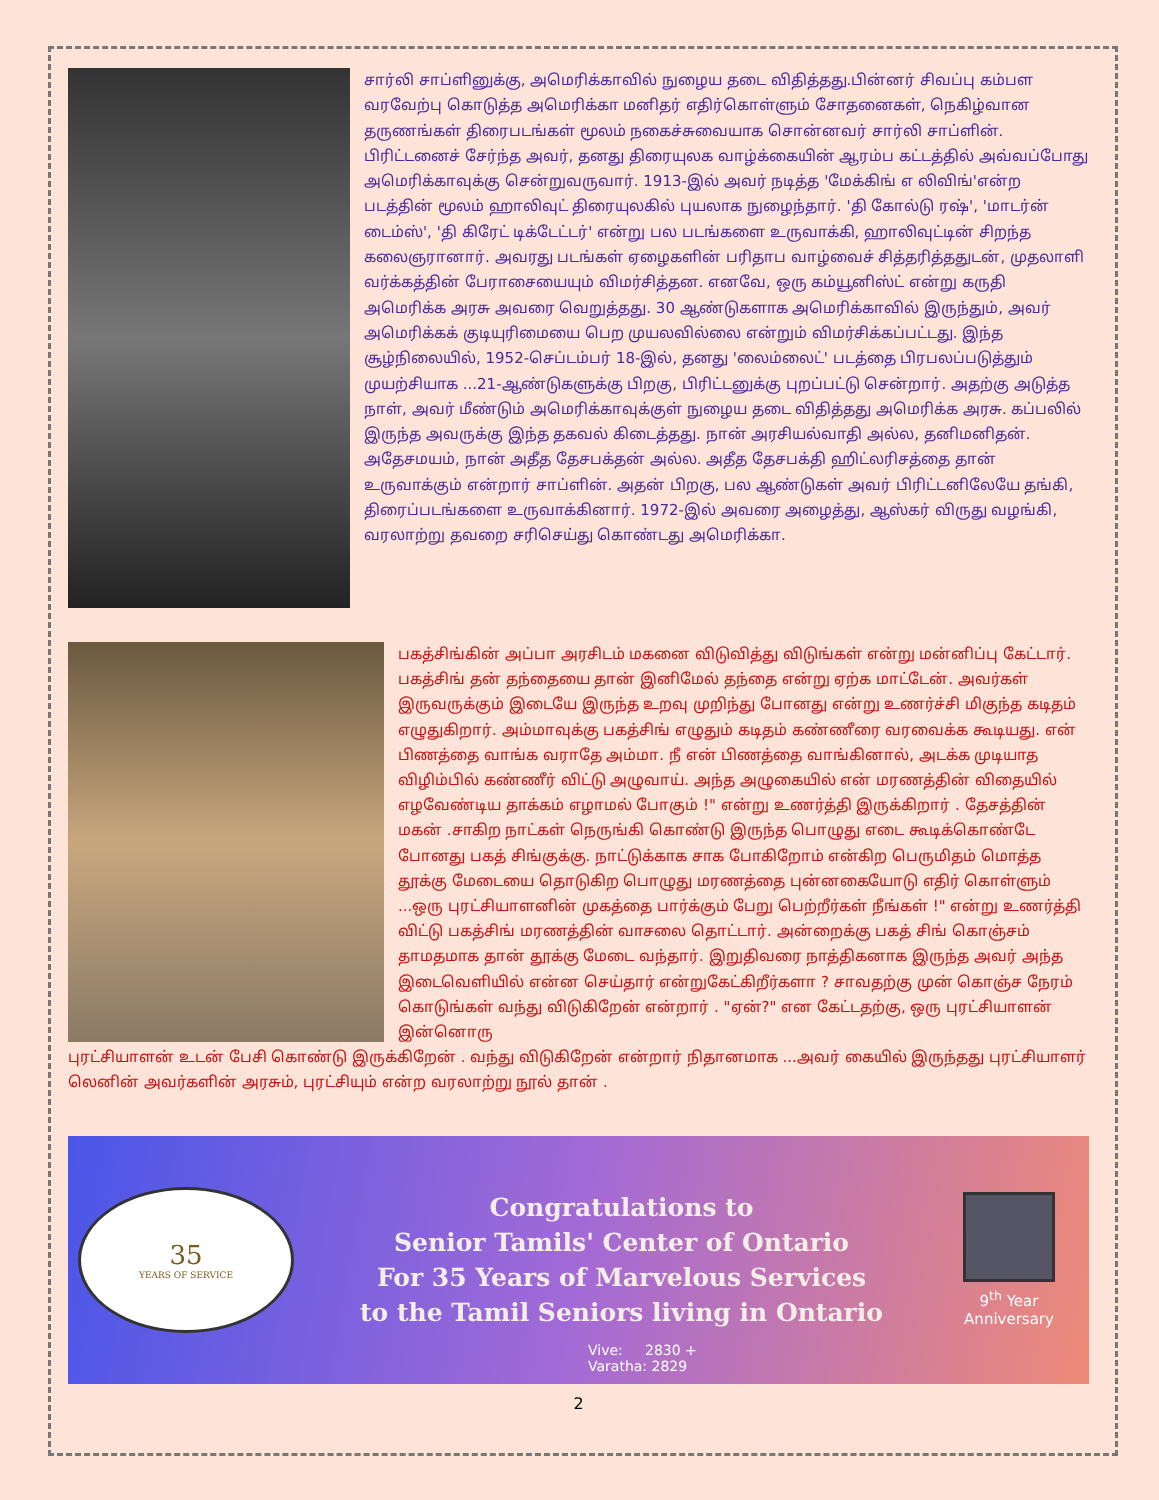சார்லி சாப்ளினுக்கு, அமெரிக்காவில் நுழைய தடை விதித்தது.பின்னர் சிவப்பு கம்பள வரவேற்பு கொடுத்த அமெரிக்கா மனிதர் எதிர்கொள்ளும் சோதனைகள், நெகிழ்வான தருணங்கள் திரைபடங்கள் மூலம் நகைச்சுவையாக சொன்னவர் சார்லி சாப்ளின். பிரிட்டனைச் சேர்ந்த அவர், தனது திரையுலக வாழ்க்கையின் ஆரம்ப கட்டத்தில் அவ்வப்போது அமெரிக்காவுக்கு சென்றுவருவார். 1913-இல் அவர் நடித்த 'மேக்கிங் எ லிவிங்'என்ற படத்தின் மூலம் ஹாலிவுட் திரையுலகில் புயலாக நுழைந்தார். 'தி கோல்டு ரஷ்', 'மாடர்ன் டைம்ஸ்', 'தி கிரேட் டிக்டேட்டர்' என்று பல படங்களை உருவாக்கி, ஹாலிவுட்டின் சிறந்த கலைஞரானார். அவரது படங்கள் ஏழைகளின் பரிதாப வாழ்வைச் சித்தரித்ததுடன், முதலாளி வர்க்கத்தின் பேராசையையும் விமர்சித்தன. எனவே, ஒரு கம்யூனிஸ்ட் என்று கருதி அமெரிக்க அரசு அவரை வெறுத்தது. 30 ஆண்டுகளாக அமெரிக்காவில் இருந்தும், அவர் அமெரிக்கக் குடியுரிமையை பெற முயலவில்லை என்றும் விமர்சிக்கப்பட்டது. இந்த சூழ்நிலையில், 1952-செப்டம்பர் 18-இல், தனது 'லைம்லைட்' படத்தை பிரபலப்படுத்தும் முயற்சியாக ...21-ஆண்டுகளுக்கு பிறகு, பிரிட்டனுக்கு புறப்பட்டு சென்றார். அதற்கு அடுத்த நாள், அவர் மீண்டும் அமெரிக்காவுக்குள் நுழைய தடை விதித்தது அமெரிக்க அரசு. கப்பலில் இருந்த அவருக்கு இந்த தகவல் கிடைத்தது. நான் அரசியல்வாதி அல்ல, தனிமனிதன். அதேசமயம், நான் அதீத தேசபக்தன் அல்ல. அதீத தேசபக்தி ஹிட்லரிசத்தை தான் உருவாக்கும் என்றார் சாப்ளின். அதன் பிறகு, பல ஆண்டுகள் அவர் பிரிட்டனிலேயே தங்கி, திரைப்படங்களை உருவாக்கினார். 1972-இல் அவரை அழைத்து, ஆஸ்கர் விருது வழங்கி, வரலாற்று தவறை சரிசெய்து கொண்டது அமெரிக்கா.
பகத்சிங்கின் அப்பா அரசிடம் மகனை விடுவித்து விடுங்கள் என்று மன்னிப்பு கேட்டார். பகத்சிங் தன் தந்தையை தான் இனிமேல் தந்தை என்று ஏற்க மாட்டேன். அவர்கள் இருவருக்கும் இடையே இருந்த உறவு முறிந்து போனது என்று உணர்ச்சி மிகுந்த கடிதம் எழுதுகிறார். அம்மாவுக்கு பகத்சிங் எழுதும் கடிதம் கண்ணீரை வரவைக்க கூடியது. என் பிணத்தை வாங்க வராதே அம்மா. நீ என் பிணத்தை வாங்கினால், அடக்க முடியாத விழிம்பில் கண்ணீர் விட்டு அழுவாய். அந்த அழுகையில் என் மரணத்தின் விதையில் எழவேண்டிய தாக்கம் எழாமல் போகும் !" என்று உணர்த்தி இருக்கிறார் . தேசத்தின் மகன் .சாகிற நாட்கள் நெருங்கி கொண்டு இருந்த பொழுது எடை கூடிக்கொண்டே போனது பகத் சிங்குக்கு. நாட்டுக்காக சாக போகிறோம் என்கிற பெருமிதம் மொத்த தூக்கு மேடையை தொடுகிற பொழுது மரணத்தை புன்னகையோடு எதிர் கொள்ளும் ...ஒரு புரட்சியாளனின் முகத்தை பார்க்கும் பேறு பெற்றீர்கள் நீங்கள் !" என்று உணர்த்தி விட்டு பகத்சிங் மரணத்தின் வாசலை தொட்டார். அன்றைக்கு பகத் சிங் கொஞ்சம் தாமதமாக தான் தூக்கு மேடை வந்தார். இறுதிவரை நாத்திகனாக இருந்த அவர் அந்த இடைவெளியில் என்ன செய்தார் என்றுகேட்கிறீர்களா ? சாவதற்கு முன் கொஞ்ச நேரம் கொடுங்கள் வந்து விடுகிறேன் என்றார் . "ஏன்?" என கேட்டதற்கு, ஒரு புரட்சியாளன் இன்னொரு
புரட்சியாளன் உடன் பேசி கொண்டு இருக்கிறேன் . வந்து விடுகிறேன் என்றார் நிதானமாக ...அவர் கையில் இருந்தது புரட்சியாளர் லெனின் அவர்களின் அரசும், புரட்சியும் என்ற வரலாற்று நூல் தான் .
35
YEARS OF SERVICE
Congratulations to
Senior Tamils' Center of Ontario
For 35 Years of Marvelous Services
to the Tamil Seniors living in Ontario
9<sup>th</sup> Year
Anniversary
Vive: 2830 +
Varatha: 2829
2